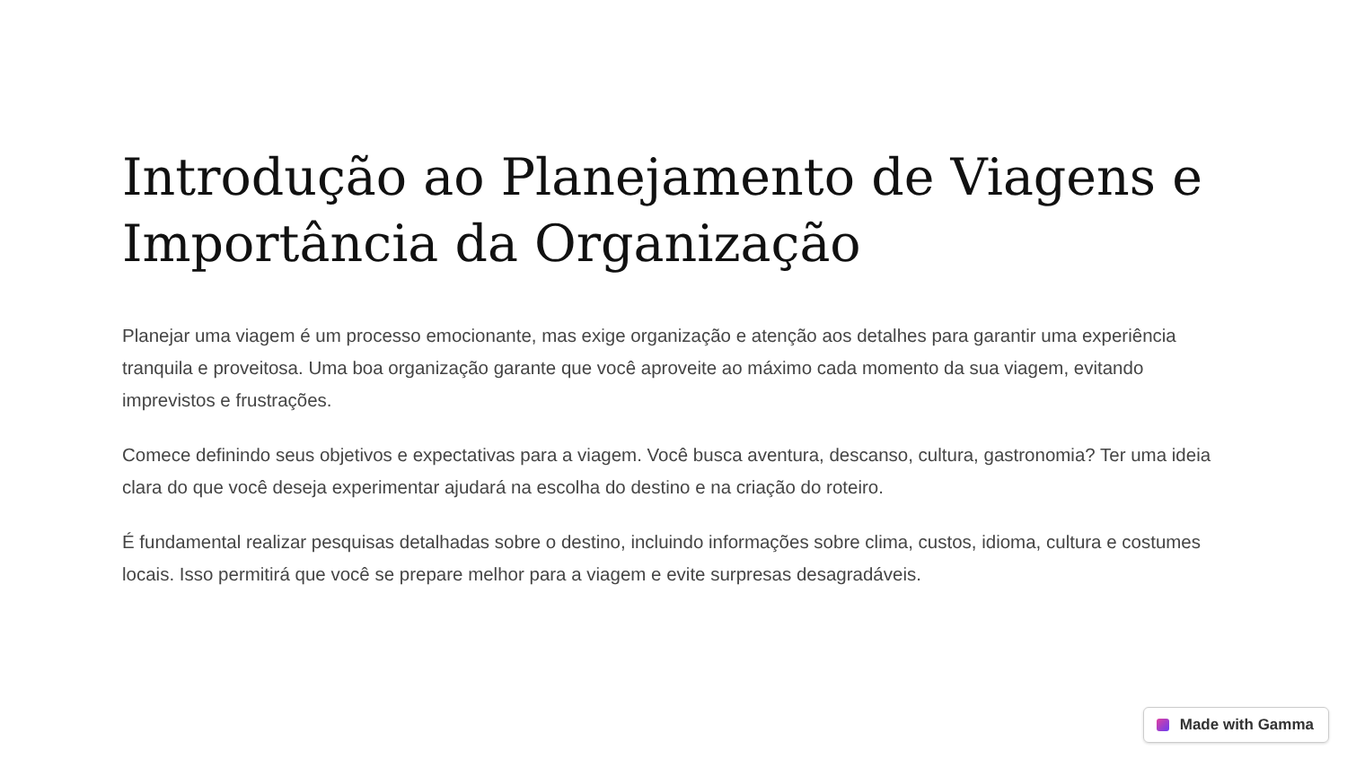Introdução ao Planejamento de Viagens e Importância da Organização
Planejar uma viagem é um processo emocionante, mas exige organização e atenção aos detalhes para garantir uma experiência tranquila e proveitosa. Uma boa organização garante que você aproveite ao máximo cada momento da sua viagem, evitando imprevistos e frustrações.
Comece definindo seus objetivos e expectativas para a viagem. Você busca aventura, descanso, cultura, gastronomia? Ter uma ideia clara do que você deseja experimentar ajudará na escolha do destino e na criação do roteiro.
É fundamental realizar pesquisas detalhadas sobre o destino, incluindo informações sobre clima, custos, idioma, cultura e costumes locais. Isso permitirá que você se prepare melhor para a viagem e evite surpresas desagradáveis.
Made with Gamma